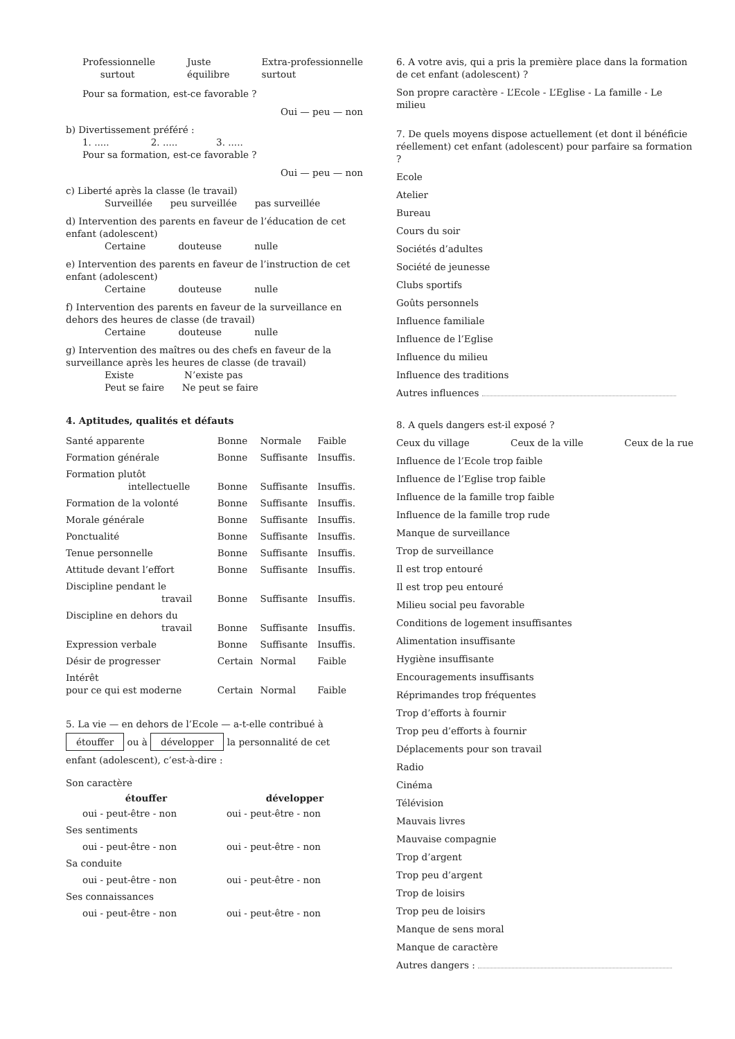Professionnelle
surtout Juste
équilibre Extra-professionnelle
surtout
Pour sa formation, est-ce favorable ?
Oui — peu — non
b) Divertissement préféré :
1. ..... 2. ..... 3. .....
Pour sa formation, est-ce favorable ?
Oui — peu — non
c) Liberté après la classe (le travail)
Surveillée peu surveillée pas surveillée
d) Intervention des parents en faveur de l’éducation de cet enfant (adolescent)
Certaine douteuse nulle
e) Intervention des parents en faveur de l’instruction de cet enfant (adolescent)
Certaine douteuse nulle
f) Intervention des parents en faveur de la surveillance en dehors des heures de classe (de travail)
Certaine douteuse nulle
g) Intervention des maîtres ou des chefs en faveur de la surveillance après les heures de classe (de travail)
Existe N’existe pas
Peut se faire Ne peut se faire
4. Aptitudes, qualités et défauts
| Santé apparente | Bonne | Normale | Faible |
| Formation générale | Bonne | Suffisante | Insuffis. |
| Formation plutôt intellectuelle | Bonne | Suffisante | Insuffis. |
| Formation de la volonté | Bonne | Suffisante | Insuffis. |
| Morale générale | Bonne | Suffisante | Insuffis. |
| Ponctualité | Bonne | Suffisante | Insuffis. |
| Tenue personnelle | Bonne | Suffisante | Insuffis. |
| Attitude devant l’effort | Bonne | Suffisante | Insuffis. |
| Discipline pendant le travail | Bonne | Suffisante | Insuffis. |
| Discipline en dehors du travail | Bonne | Suffisante | Insuffis. |
| Expression verbale | Bonne | Suffisante | Insuffis. |
| Désir de progresser | Certain | Normal | Faible |
| Intérêt pour ce qui est moderne | Certain | Normal | Faible |
5. La vie — en dehors de l’Ecole — a-t-elle contribué à étouffer ou à développer la personnalité de cet enfant (adolescent), c’est-à-dire :
| Son caractère | |
| étouffer | développer |
| oui - peut-être - non | oui - peut-être - non |
| Ses sentiments | |
| oui - peut-être - non | oui - peut-être - non |
| Sa conduite | |
| oui - peut-être - non | oui - peut-être - non |
| Ses connaissances | |
| oui - peut-être - non | oui - peut-être - non |
6. A votre avis, qui a pris la première place dans la formation de cet enfant (adolescent) ?
Son propre caractère - L’Ecole - L’Eglise - La famille - Le milieu
7. De quels moyens dispose actuellement (et dont il bénéficie réellement) cet enfant (adolescent) pour parfaire sa formation ?
Ecole
Atelier
Bureau
Cours du soir
Sociétés d’adultes
Société de jeunesse
Clubs sportifs
Goûts personnels
Influence familiale
Influence de l’Eglise
Influence du milieu
Influence des traditions
Autres influences
8. A quels dangers est-il exposé ?
Ceux du village Ceux de la ville Ceux de la rue
Influence de l’Ecole trop faible
Influence de l’Eglise trop faible
Influence de la famille trop faible
Influence de la famille trop rude
Manque de surveillance
Trop de surveillance
Il est trop entouré
Il est trop peu entouré
Milieu social peu favorable
Conditions de logement insuffisantes
Alimentation insuffisante
Hygiène insuffisante
Encouragements insuffisants
Réprimandes trop fréquentes
Trop d’efforts à fournir
Trop peu d’efforts à fournir
Déplacements pour son travail
Radio
Cinéma
Télévision
Mauvais livres
Mauvaise compagnie
Trop d’argent
Trop peu d’argent
Trop de loisirs
Trop peu de loisirs
Manque de sens moral
Manque de caractère
Autres dangers :